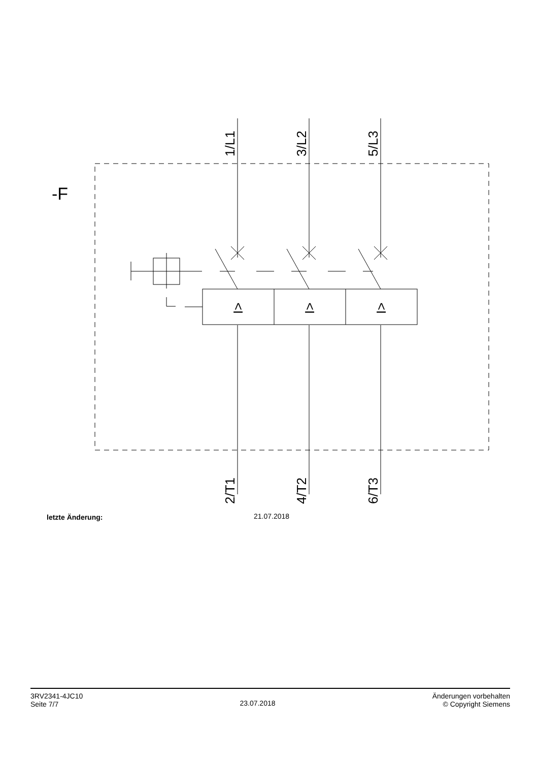-F
1/L1
3/L2
5/L3
2/T1
4/T2
6/T3
I>
I>
I>
letzte Änderung: 21.07.2018
3RV2341-4JC10
Seite 7/7
23.07.2018
Änderungen vorbehalten
© Copyright Siemens